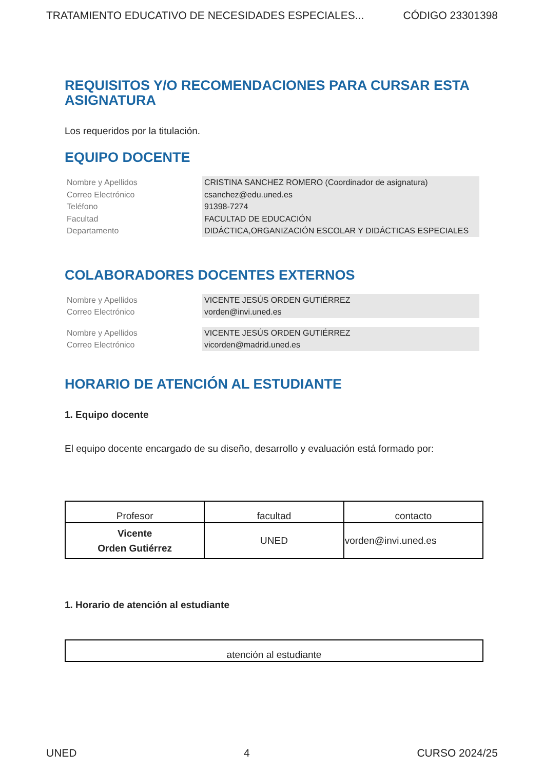TRATAMIENTO EDUCATIVO DE NECESIDADES ESPECIALES... CÓDIGO 23301398
REQUISITOS Y/O RECOMENDACIONES PARA CURSAR ESTA ASIGNATURA
Los requeridos por la titulación.
EQUIPO DOCENTE
Nombre y Apellidos
CRISTINA SANCHEZ ROMERO (Coordinador de asignatura)
Correo Electrónico
csanchez@edu.uned.es
Teléfono
91398-7274
Facultad
FACULTAD DE EDUCACIÓN
Departamento
DIDÁCTICA,ORGANIZACIÓN ESCOLAR Y DIDÁCTICAS ESPECIALES
COLABORADORES DOCENTES EXTERNOS
Nombre y Apellidos
VICENTE JESÚS ORDEN GUTIÉRREZ
Correo Electrónico
vorden@invi.uned.es
Nombre y Apellidos
VICENTE JESÚS ORDEN GUTIÉRREZ
Correo Electrónico
vicorden@madrid.uned.es
HORARIO DE ATENCIÓN AL ESTUDIANTE
1. Equipo docente
El equipo docente encargado de su diseño, desarrollo y evaluación está formado por:
| Profesor | facultad | contacto |
| --- | --- | --- |
| Vicente Orden Gutiérrez | UNED | vorden@invi.uned.es |
1. Horario de atención al estudiante
| atención al estudiante |
UNED 4 CURSO 2024/25